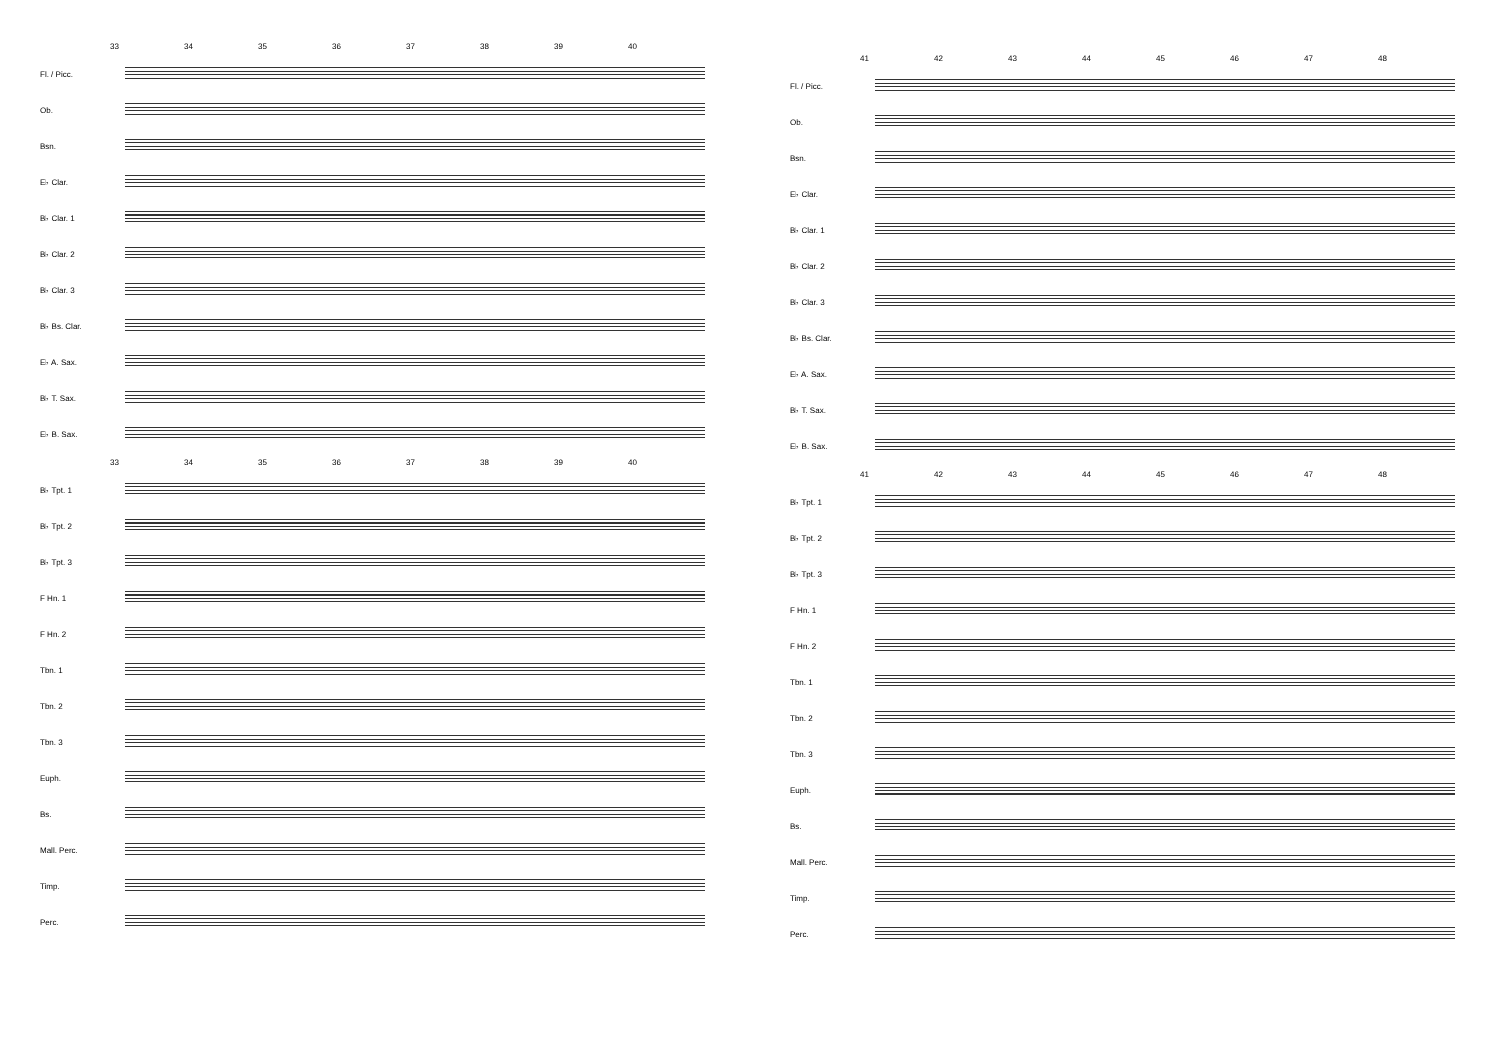33 34 35 36 37 38 39 40
Fl. / Picc.
Ob.
Bsn.
E♭ Clar.
B♭ Clar. 1
B♭ Clar. 2
B♭ Clar. 3
B♭ Bs. Clar.
E♭ A. Sax.
B♭ T. Sax.
E♭ B. Sax.
33 34 35 36 37 38 39 40
B♭ Tpt. 1
B♭ Tpt. 2
B♭ Tpt. 3
F Hn. 1
F Hn. 2
Tbn. 1
Tbn. 2
Tbn. 3
Euph.
Bs.
Mall. Perc.
Timp.
Perc.
41 42 43 44 45 46 47 48
Fl. / Picc.
Ob.
Bsn.
E♭ Clar.
B♭ Clar. 1
B♭ Clar. 2
B♭ Clar. 3
B♭ Bs. Clar.
E♭ A. Sax.
B♭ T. Sax.
E♭ B. Sax.
41 42 43 44 45 46 47 48
B♭ Tpt. 1
B♭ Tpt. 2
B♭ Tpt. 3
F Hn. 1
F Hn. 2
Tbn. 1
Tbn. 2
Tbn. 3
Euph.
Bs.
Mall. Perc.
Timp.
Perc.